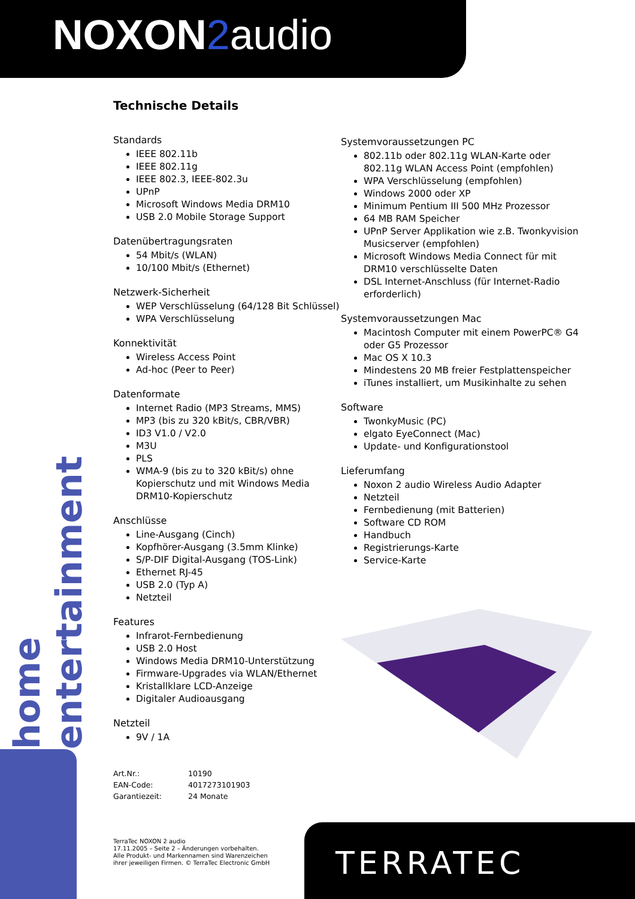NOXON 2audio
home entertainment
TERRATEC
Technische Details
Standards
IEEE 802.11b
IEEE 802.11g
IEEE 802.3, IEEE-802.3u
UPnP
Microsoft Windows Media DRM10
USB 2.0 Mobile Storage Support
Datenübertragungsraten
54 Mbit/s (WLAN)
10/100 Mbit/s (Ethernet)
Netzwerk-Sicherheit
WEP Verschlüsselung (64/128 Bit Schlüssel)
WPA Verschlüsselung
Konnektivität
Wireless Access Point
Ad-hoc (Peer to Peer)
Datenformate
Internet Radio (MP3 Streams, MMS)
MP3 (bis zu 320 kBit/s, CBR/VBR)
ID3 V1.0 / V2.0
M3U
PLS
WMA-9 (bis zu to 320 kBit/s) ohne Kopierschutz und mit Windows Media DRM10-Kopierschutz
Anschlüsse
Line-Ausgang (Cinch)
Kopfhörer-Ausgang (3.5mm Klinke)
S/P-DIF Digital-Ausgang (TOS-Link)
Ethernet RJ-45
USB 2.0 (Typ A)
Netzteil
Features
Infrarot-Fernbedienung
USB 2.0 Host
Windows Media DRM10-Unterstützung
Firmware-Upgrades via WLAN/Ethernet
Kristallklare LCD-Anzeige
Digitaler Audioausgang
Netzteil
9V / 1A
Art.Nr.: 10190
EAN-Code: 4017273101903
Garantiezeit: 24 Monate
TerraTec NOXON 2 audio
17.11.2005 – Seite 2 – Änderungen vorbehalten.
Alle Produkt- und Markennamen sind Warenzeichen
ihrer jeweiligen Firmen. © TerraTec Electronic GmbH
Systemvoraussetzungen PC
802.11b oder 802.11g WLAN-Karte oder 802.11g WLAN Access Point (empfohlen)
WPA Verschlüsselung (empfohlen)
Windows 2000 oder XP
Minimum Pentium III 500 MHz Prozessor
64 MB RAM Speicher
UPnP Server Applikation wie z.B. Twonkyvision Musicserver (empfohlen)
Microsoft Windows Media Connect für mit DRM10 verschlüsselte Daten
DSL Internet-Anschluss (für Internet-Radio erforderlich)
Systemvoraussetzungen Mac
Macintosh Computer mit einem PowerPC® G4 oder G5 Prozessor
Mac OS X 10.3
Mindestens 20 MB freier Festplattenspeicher
iTunes installiert, um Musikinhalte zu sehen
Software
TwonkyMusic (PC)
elgato EyeConnect (Mac)
Update- und Konfigurationstool
Lieferumfang
Noxon 2 audio Wireless Audio Adapter
Netzteil
Fernbedienung (mit Batterien)
Software CD ROM
Handbuch
Registrierungs-Karte
Service-Karte